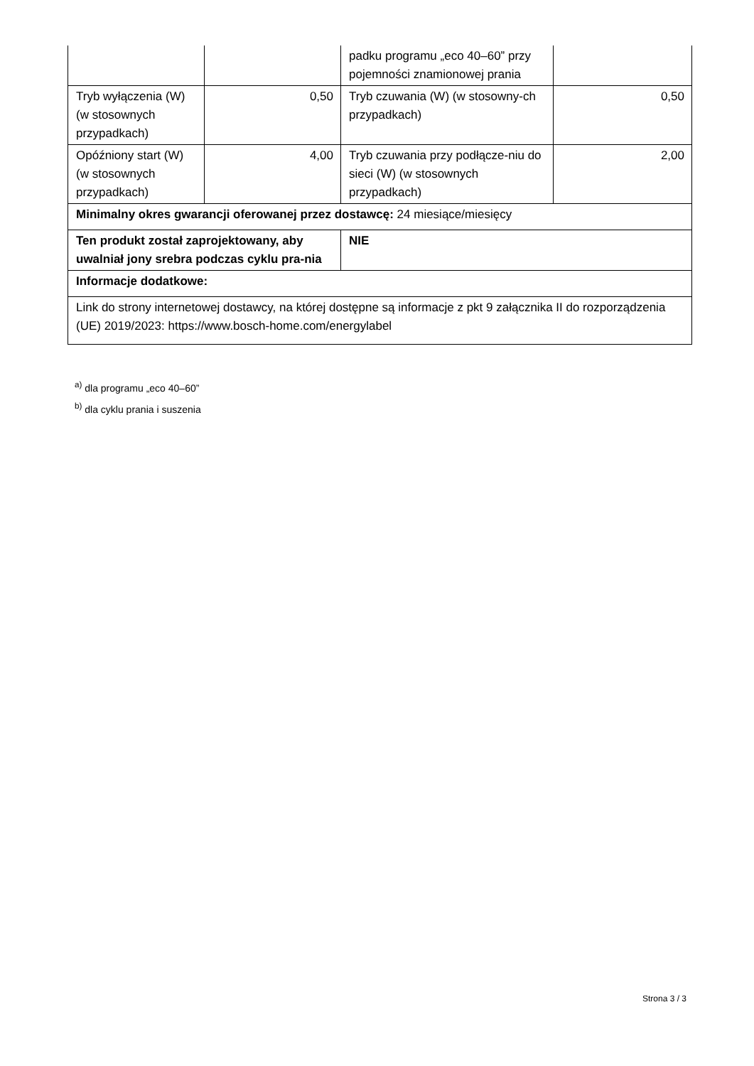| | | padku programu „eco 40–60” przy pojemności znamionowej prania | |
| Tryb wyłączenia (W) (w stosownych przypadkach) | 0,50 | Tryb czuwania (W) (w stosowny-ch przypadkach) | 0,50 |
| Opóźniony start (W) (w stosownych przypadkach) | 4,00 | Tryb czuwania przy podłącze-niu do sieci (W) (w stosownych przypadkach) | 2,00 |
| Minimalny okres gwarancji oferowanej przez dostawcę: 24 miesiące/miesięcy | | | |
| Ten produkt został zaprojektowany, aby uwalniał jony srebra podczas cyklu pra-nia | | NIE | |
| Informacje dodatkowe: | | | |
| Link do strony internetowej dostawcy, na której dostępne są informacje z pkt 9 załącznika II do rozporządzenia (UE) 2019/2023: https://www.bosch-home.com/energylabel | | | |
<sup>a)</sup> dla programu „eco 40–60”
<sup>b)</sup> dla cyklu prania i suszenia
Strona 3 / 3